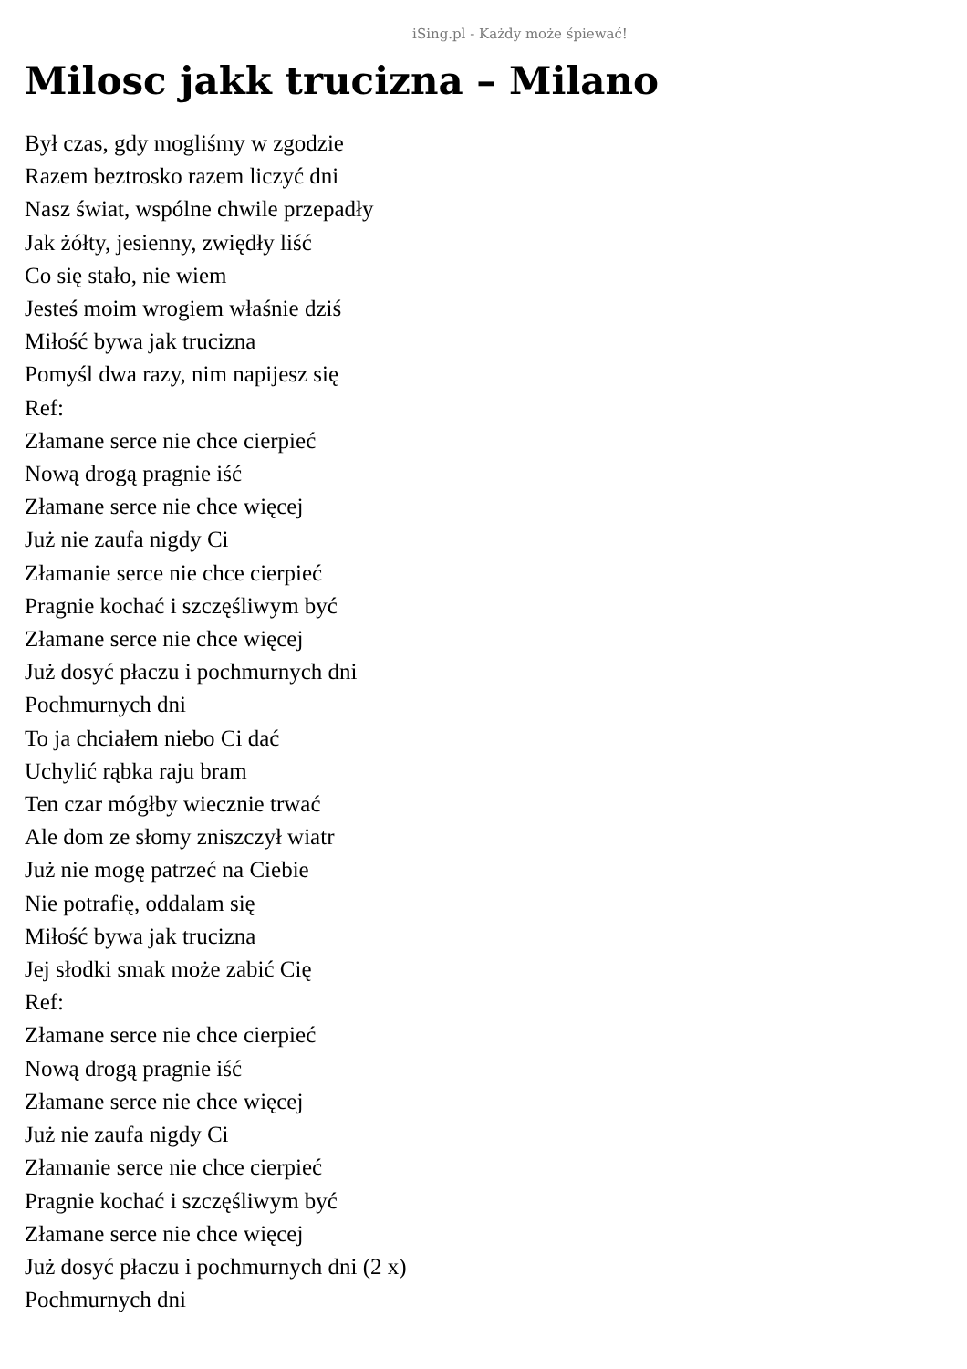iSing.pl - Każdy może śpiewać!
Milosc jakk trucizna – Milano
Był czas, gdy mogliśmy w zgodzie
Razem beztrosko razem liczyć dni
Nasz świat, wspólne chwile przepadły
Jak żółty, jesienny, zwiędły liść
Co się stało, nie wiem
Jesteś moim wrogiem właśnie dziś
Miłość bywa jak trucizna
Pomyśl dwa razy, nim napijesz się
Ref:
Złamane serce nie chce cierpieć
Nową drogą pragnie iść
Złamane serce nie chce więcej
Już nie zaufa nigdy Ci
Złamanie serce nie chce cierpieć
Pragnie kochać i szczęśliwym być
Złamane serce nie chce więcej
Już dosyć płaczu i pochmurnych dni
Pochmurnych dni
To ja chciałem niebo Ci dać
Uchylić rąbka raju bram
Ten czar mógłby wiecznie trwać
Ale dom ze słomy zniszczył wiatr
Już nie mogę patrzeć na Ciebie
Nie potrafię, oddalam się
Miłość bywa jak trucizna
Jej słodki smak może zabić Cię
Ref:
Złamane serce nie chce cierpieć
Nową drogą pragnie iść
Złamane serce nie chce więcej
Już nie zaufa nigdy Ci
Złamanie serce nie chce cierpieć
Pragnie kochać i szczęśliwym być
Złamane serce nie chce więcej
Już dosyć płaczu i pochmurnych dni (2 x)
Pochmurnych dni